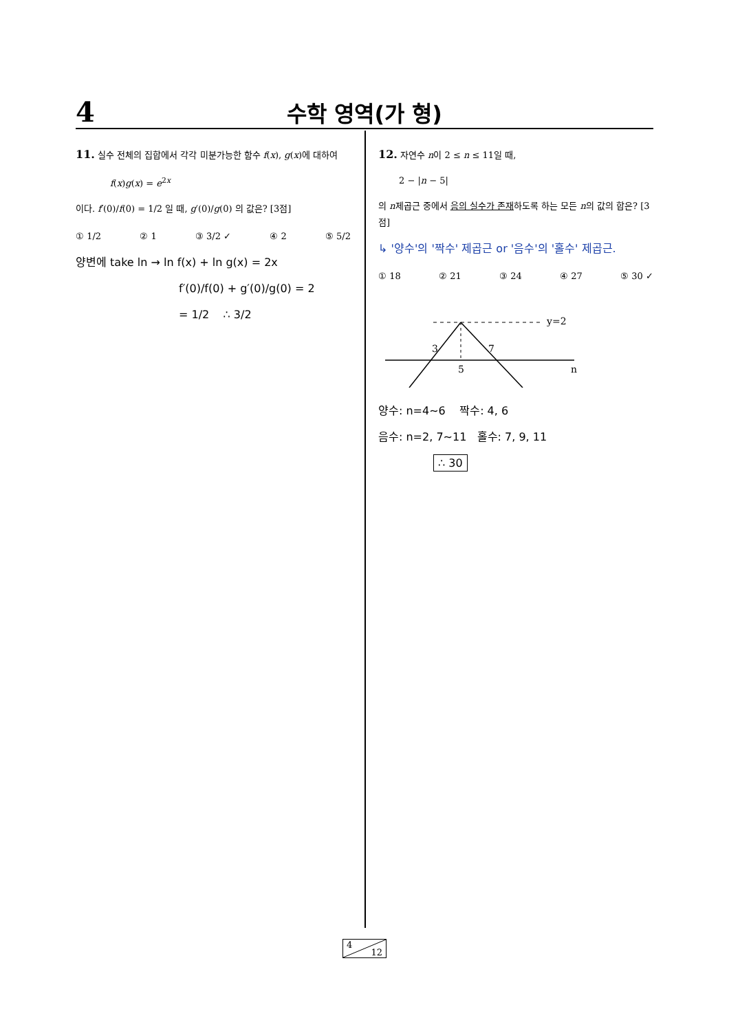4
수학 영역(가 형)
11. 실수 전체의 집합에서 각각 미분가능한 함수 f(x), g(x)에 대하여
f(x)g(x) = e<sup>2x</sup>
이다. f′(0)/f(0) = 1/2 일 때, g′(0)/g(0) 의 값은? [3점]
① 1/2 ② 1 ③ 3/2 ✓ ④ 2 ⑤ 5/2
양변에 take ln → ln f(x) + ln g(x) = 2x
f′(0)/f(0) + g′(0)/g(0) = 2
= 1/2 ∴ 3/2
12. 자연수 n이 2 ≤ n ≤ 11일 때,
2 − |n − 5|
의 n제곱근 중에서 음의 실수가 존재하도록 하는 모든 n의 값의 합은? [3점]
↳ '양수'의 '짝수' 제곱근 or '음수'의 '홀수' 제곱근.
① 18 ② 21 ③ 24 ④ 27 ⑤ 30 ✓
y=2
3
7
5
n
양수: n=4~6 짝수: 4, 6
음수: n=2, 7~11 홀수: 7, 9, 11
∴ 30
4
12